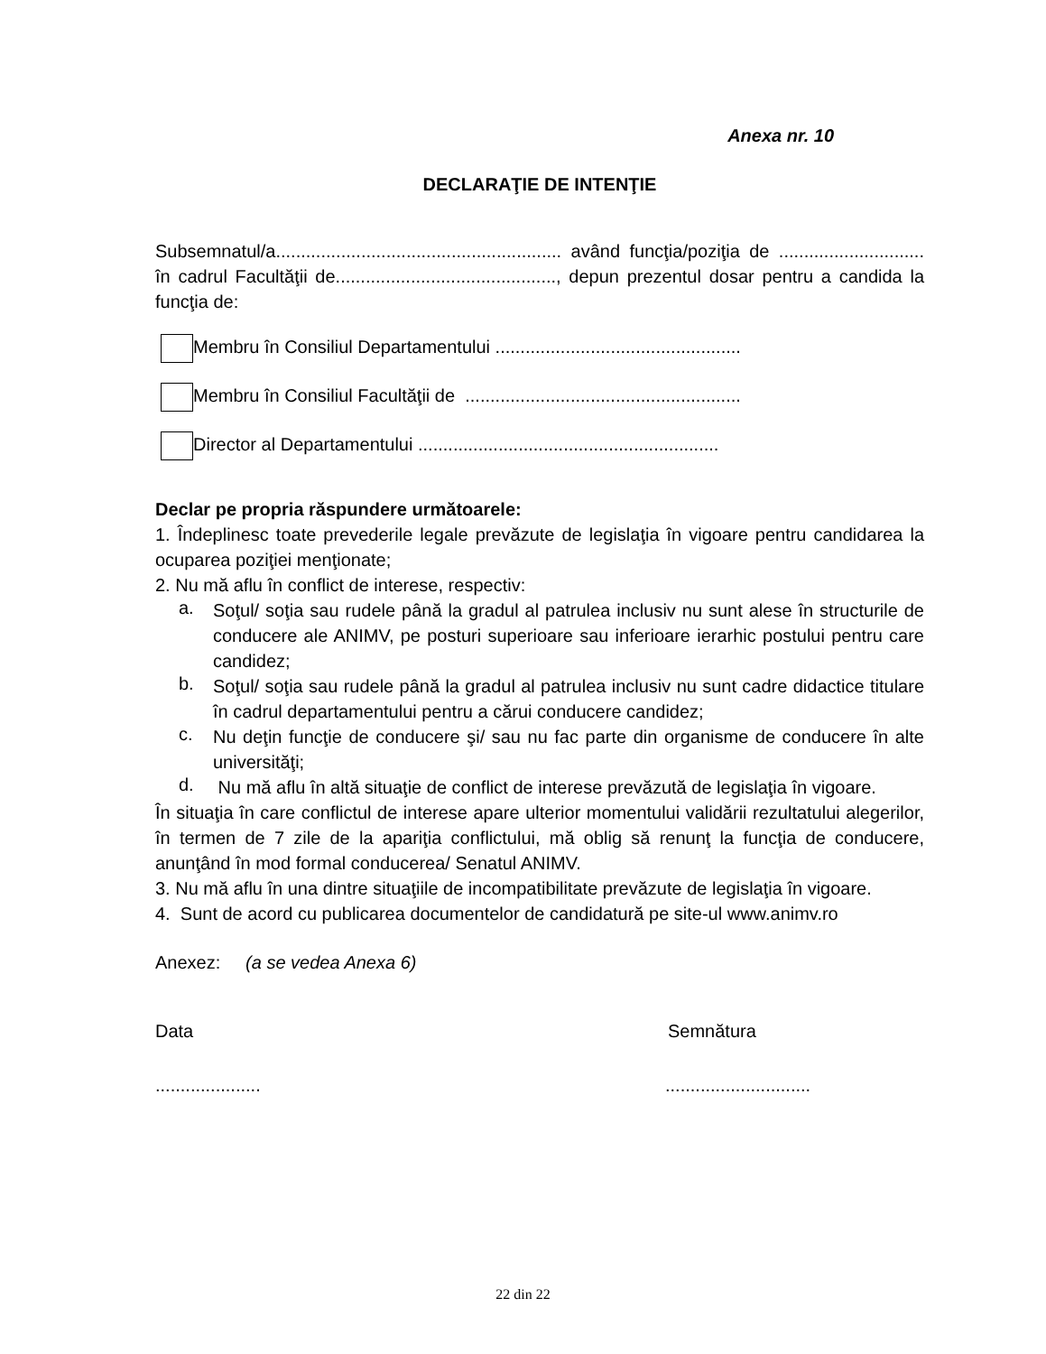Anexa nr. 10
DECLARAŢIE DE INTENŢIE
Subsemnatul/a......................................................... având funcţia/poziţia de ............................. în cadrul Facultăţii de............................................, depun prezentul dosar pentru a candida la funcţia de:
Membru în Consiliul Departamentului .................................................
Membru în Consiliul Facultăţii de .......................................................
Director al Departamentului ............................................................
Declar pe propria răspundere următoarele:
1. Îndeplinesc toate prevederile legale prevăzute de legislaţia în vigoare pentru candidarea la ocuparea poziţiei menţionate;
2. Nu mă aflu în conflict de interese, respectiv:
a.
Soţul/ soţia sau rudele până la gradul al patrulea inclusiv nu sunt alese în structurile de conducere ale ANIMV, pe posturi superioare sau inferioare ierarhic postului pentru care candidez;
b.
Soţul/ soţia sau rudele până la gradul al patrulea inclusiv nu sunt cadre didactice titulare în cadrul departamentului pentru a cărui conducere candidez;
c.
Nu deţin funcţie de conducere şi/ sau nu fac parte din organisme de conducere în alte universităţi;
d.
Nu mă aflu în altă situaţie de conflict de interese prevăzută de legislaţia în vigoare.
În situaţia în care conflictul de interese apare ulterior momentului validării rezultatului alegerilor, în termen de 7 zile de la apariţia conflictului, mă oblig să renunţ la funcţia de conducere, anunţând în mod formal conducerea/ Senatul ANIMV.
3. Nu mă aflu în una dintre situaţiile de incompatibilitate prevăzute de legislaţia în vigoare.
4. Sunt de acord cu publicarea documentelor de candidatură pe site-ul www.animv.ro
Anexez: (a se vedea Anexa 6)
Data Semnătura
..................... .............................
22 din 22